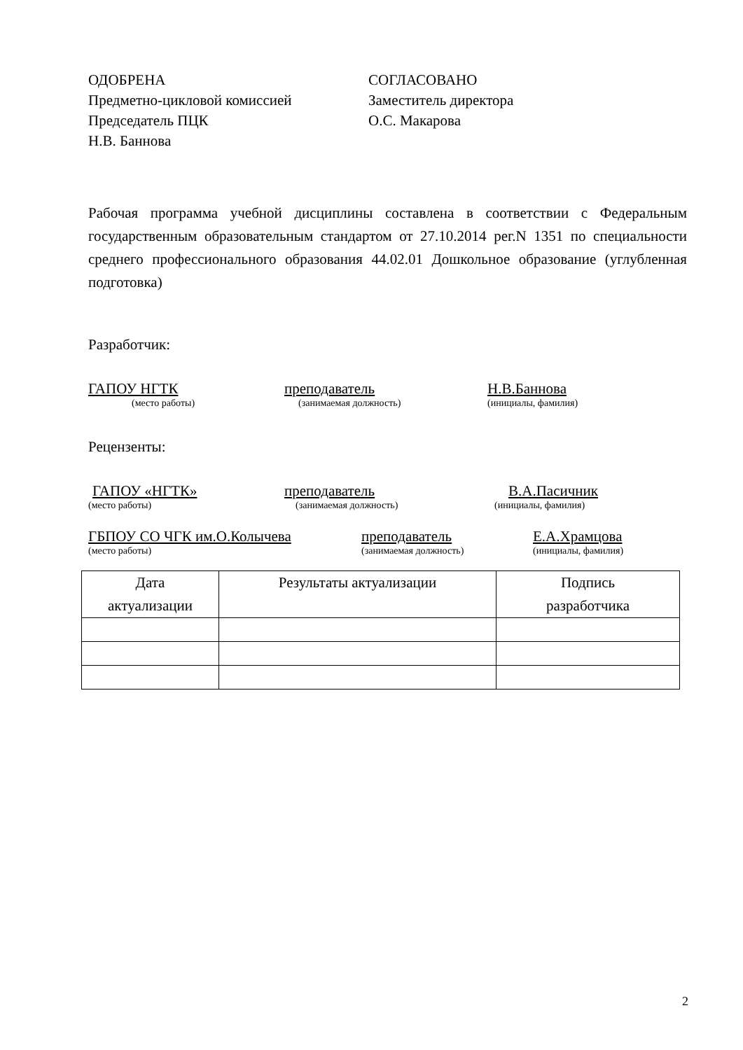ОДОБРЕНА
Предметно-цикловой комиссией
Председатель ПЦК
Н.В. Баннова
СОГЛАСОВАНО
Заместитель директора
О.С. Макарова
Рабочая программа учебной дисциплины составлена в соответствии с Федеральным государственным образовательным стандартом от 27.10.2014 рег.N 1351 по специальности среднего профессионального образования 44.02.01 Дошкольное образование (углубленная подготовка)
Разработчик:
ГАПОУ НГТК
(место работы)
преподаватель
(занимаемая должность)
Н.В.Баннова
(инициалы, фамилия)
Рецензенты:
ГАПОУ «НГТК»
(место работы)
преподаватель
(занимаемая должность)
В.А.Пасичник
(инициалы, фамилия)
ГБПОУ СО ЧГК им.О.Колычева
(место работы)
преподаватель
(занимаемая должность)
Е.А.Храмцова
(инициалы, фамилия)
| Дата актуализации | Результаты актуализации | Подпись разработчика |
| --- | --- | --- |
2